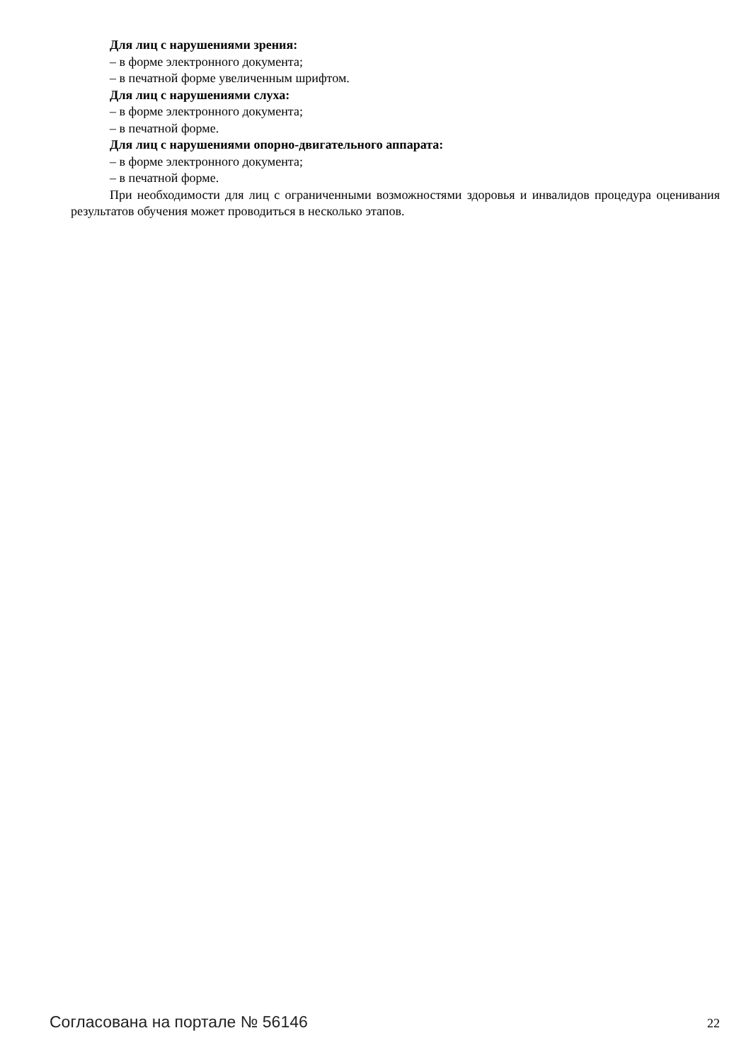Для лиц с нарушениями зрения:
– в форме электронного документа;
– в печатной форме увеличенным шрифтом.
Для лиц с нарушениями слуха:
– в форме электронного документа;
– в печатной форме.
Для лиц с нарушениями опорно-двигательного аппарата:
– в форме электронного документа;
– в печатной форме.
При необходимости для лиц с ограниченными возможностями здоровья и инвалидов процедура оценивания результатов обучения может проводиться в несколько этапов.
Согласована на портале № 56146 22